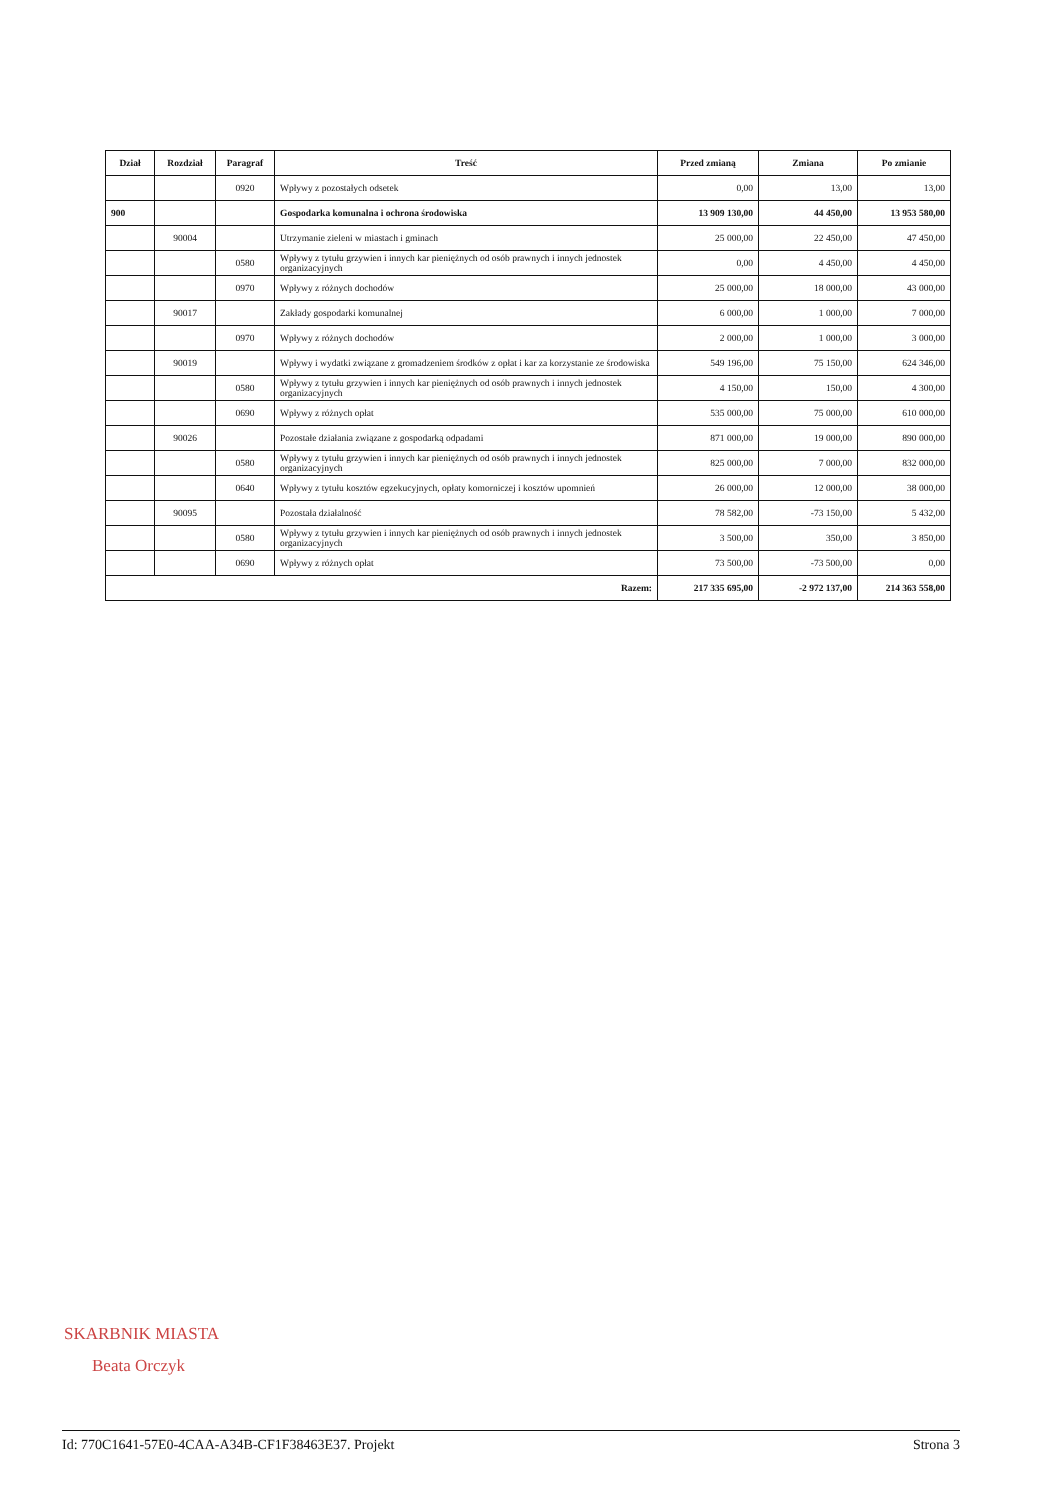| Dział | Rozdział | Paragraf | Treść | Przed zmianą | Zmiana | Po zmianie |
| --- | --- | --- | --- | --- | --- | --- |
| | | 0920 | Wpływy z pozostałych odsetek | 0,00 | 13,00 | 13,00 |
| 900 | | | Gospodarka komunalna i ochrona środowiska | 13 909 130,00 | 44 450,00 | 13 953 580,00 |
| | 90004 | | Utrzymanie zieleni w miastach i gminach | 25 000,00 | 22 450,00 | 47 450,00 |
| | | 0580 | Wpływy z tytułu grzywien i innych kar pieniężnych od osób prawnych i innych jednostek organizacyjnych | 0,00 | 4 450,00 | 4 450,00 |
| | | 0970 | Wpływy z różnych dochodów | 25 000,00 | 18 000,00 | 43 000,00 |
| | 90017 | | Zakłady gospodarki komunalnej | 6 000,00 | 1 000,00 | 7 000,00 |
| | | 0970 | Wpływy z różnych dochodów | 2 000,00 | 1 000,00 | 3 000,00 |
| | 90019 | | Wpływy i wydatki związane z gromadzeniem środków z opłat i kar za korzystanie ze środowiska | 549 196,00 | 75 150,00 | 624 346,00 |
| | | 0580 | Wpływy z tytułu grzywien i innych kar pieniężnych od osób prawnych i innych jednostek organizacyjnych | 4 150,00 | 150,00 | 4 300,00 |
| | | 0690 | Wpływy z różnych opłat | 535 000,00 | 75 000,00 | 610 000,00 |
| | 90026 | | Pozostałe działania związane z gospodarką odpadami | 871 000,00 | 19 000,00 | 890 000,00 |
| | | 0580 | Wpływy z tytułu grzywien i innych kar pieniężnych od osób prawnych i innych jednostek organizacyjnych | 825 000,00 | 7 000,00 | 832 000,00 |
| | | 0640 | Wpływy z tytułu kosztów egzekucyjnych, opłaty komorniczej i kosztów upomnień | 26 000,00 | 12 000,00 | 38 000,00 |
| | 90095 | | Pozostała działalność | 78 582,00 | -73 150,00 | 5 432,00 |
| | | 0580 | Wpływy z tytułu grzywien i innych kar pieniężnych od osób prawnych i innych jednostek organizacyjnych | 3 500,00 | 350,00 | 3 850,00 |
| | | 0690 | Wpływy z różnych opłat | 73 500,00 | -73 500,00 | 0,00 |
| Razem: | | | | 217 335 695,00 | -2 972 137,00 | 214 363 558,00 |
SKARBNIK MIASTA
Beata Orczyk
Id: 770C1641-57E0-4CAA-A34B-CF1F38463E37. Projekt Strona 3